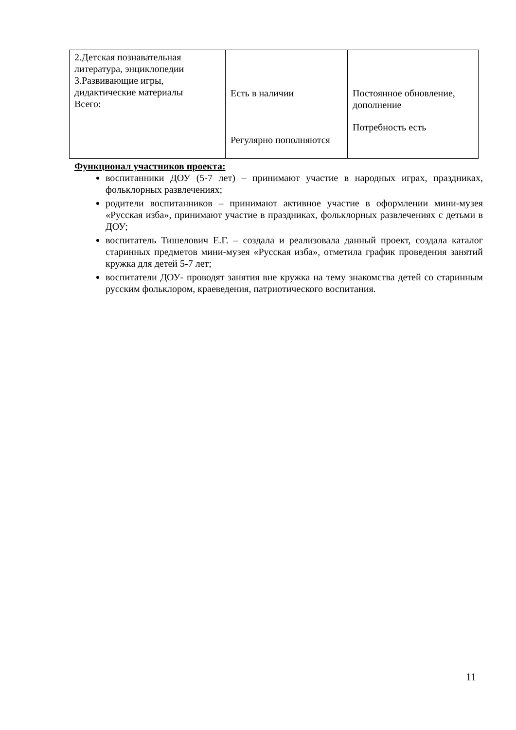| 2.Детская познавательная литература, энциклопедии 3.Развивающие игры, дидактические материалы Всего: | Есть в наличии Регулярно пополняются | Постоянное обновление, дополнение Потребность есть |
Функционал участников проекта:
воспитанники ДОУ (5-7 лет) – принимают участие в народных играх, праздниках, фольклорных развлечениях;
родители воспитанников – принимают активное участие в оформлении мини-музея «Русская изба», принимают участие в праздниках, фольклорных развлечениях с детьми в ДОУ;
воспитатель Тишелович Е.Г. – создала и реализовала данный проект, создала каталог старинных предметов мини-музея «Русская изба», отметила график проведения занятий кружка для детей 5-7 лет;
воспитатели ДОУ- проводят занятия вне кружка на тему знакомства детей со старинным русским фольклором, краеведения, патриотического воспитания.
11